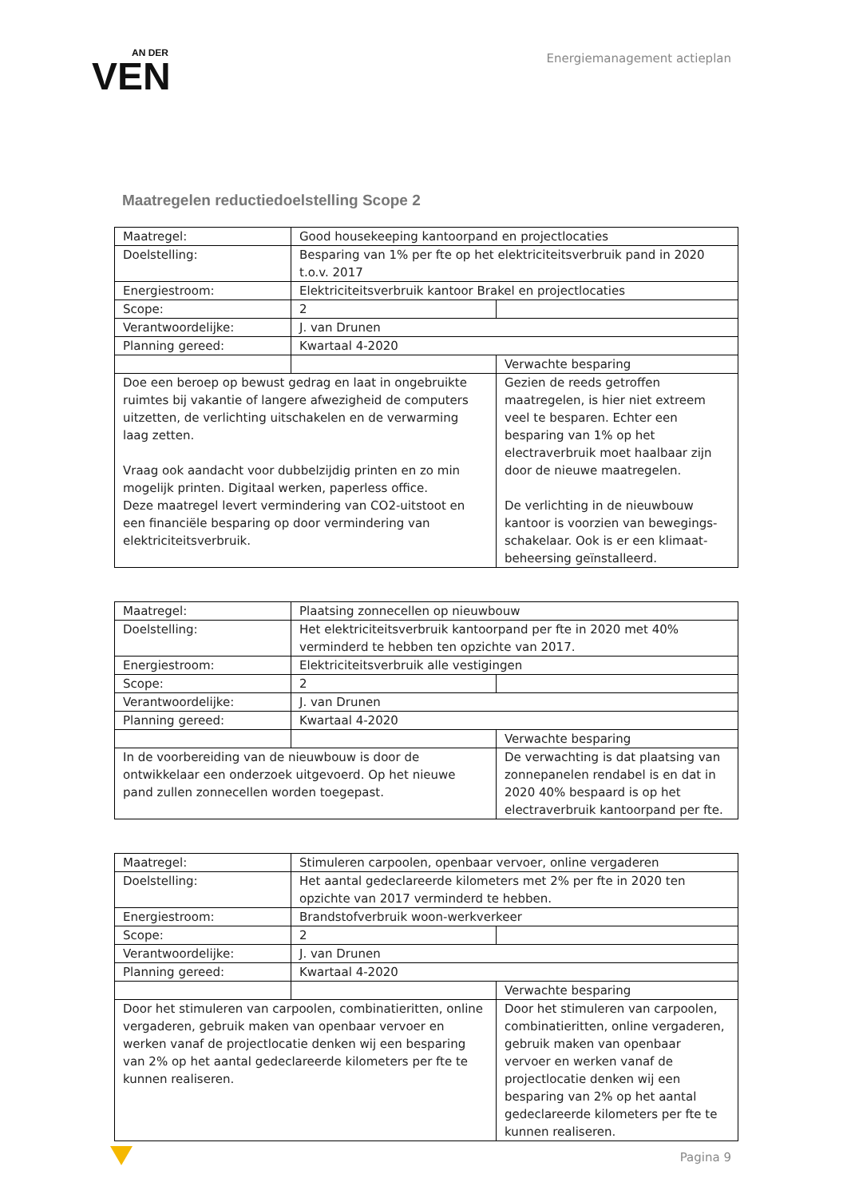AN DER
VEN
Energiemanagement actieplan
Maatregelen reductiedoelstelling Scope 2
| Maatregel: | Good housekeeping kantoorpand en projectlocaties | |
| Doelstelling: | Besparing van 1% per fte op het elektriciteitsverbruik pand in 2020 t.o.v. 2017 | |
| Energiestroom: | Elektriciteitsverbruik kantoor Brakel en projectlocaties | |
| Scope: | 2 | |
| Verantwoordelijke: | J. van Drunen | |
| Planning gereed: | Kwartaal 4-2020 | |
| | | Verwachte besparing |
| Doe een beroep op bewust gedrag en laat in ongebruikte ruimtes bij vakantie of langere afwezigheid de computers uitzetten, de verlichting uitschakelen en de verwarming laag zetten. Vraag ook aandacht voor dubbelzijdig printen en zo min mogelijk printen. Digitaal werken, paperless office. Deze maatregel levert vermindering van CO2-uitstoot en een financiële besparing op door vermindering van elektriciteitsverbruik. | | Gezien de reeds getroffen maatregelen, is hier niet extreem veel te besparen. Echter een besparing van 1% op het electraverbruik moet haalbaar zijn door de nieuwe maatregelen. De verlichting in de nieuwbouw kantoor is voorzien van bewegings-schakelaar. Ook is er een klimaat-beheersing geïnstalleerd. |
| Maatregel: | Plaatsing zonnecellen op nieuwbouw | |
| Doelstelling: | Het elektriciteitsverbruik kantoorpand per fte in 2020 met 40% verminderd te hebben ten opzichte van 2017. | |
| Energiestroom: | Elektriciteitsverbruik alle vestigingen | |
| Scope: | 2 | |
| Verantwoordelijke: | J. van Drunen | |
| Planning gereed: | Kwartaal 4-2020 | |
| | | Verwachte besparing |
| In de voorbereiding van de nieuwbouw is door de ontwikkelaar een onderzoek uitgevoerd. Op het nieuwe pand zullen zonnecellen worden toegepast. | | De verwachting is dat plaatsing van zonnepanelen rendabel is en dat in 2020 40% bespaard is op het electraverbruik kantoorpand per fte. |
| Maatregel: | Stimuleren carpoolen, openbaar vervoer, online vergaderen | |
| Doelstelling: | Het aantal gedeclareerde kilometers met 2% per fte in 2020 ten opzichte van 2017 verminderd te hebben. | |
| Energiestroom: | Brandstofverbruik woon-werkverkeer | |
| Scope: | 2 | |
| Verantwoordelijke: | J. van Drunen | |
| Planning gereed: | Kwartaal 4-2020 | |
| | | Verwachte besparing |
| Door het stimuleren van carpoolen, combinatieritten, online vergaderen, gebruik maken van openbaar vervoer en werken vanaf de projectlocatie denken wij een besparing van 2% op het aantal gedeclareerde kilometers per fte te kunnen realiseren. | | Door het stimuleren van carpoolen, combinatieritten, online vergaderen, gebruik maken van openbaar vervoer en werken vanaf de projectlocatie denken wij een besparing van 2% op het aantal gedeclareerde kilometers per fte te kunnen realiseren. |
Pagina 9